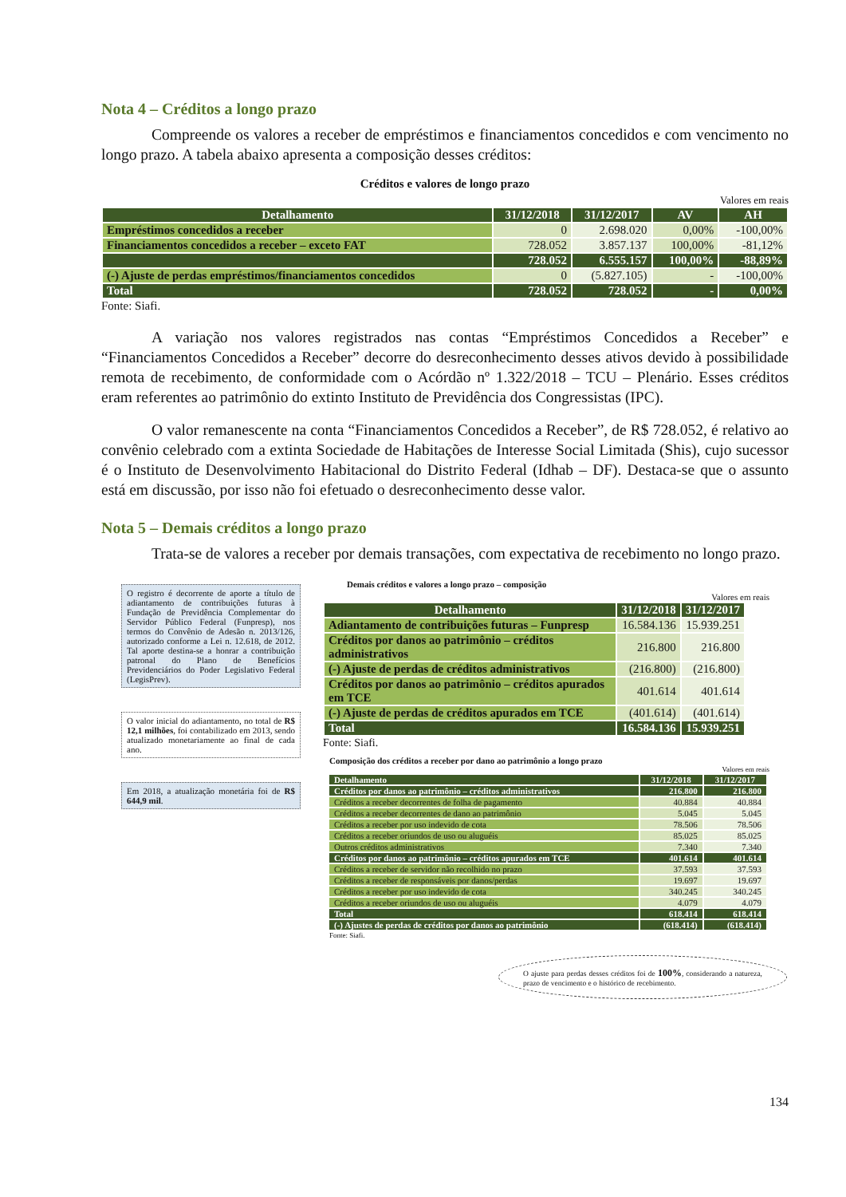Nota 4 – Créditos a longo prazo
Compreende os valores a receber de empréstimos e financiamentos concedidos e com vencimento no longo prazo. A tabela abaixo apresenta a composição desses créditos:
Créditos e valores de longo prazo
Valores em reais
| Detalhamento | 31/12/2018 | 31/12/2017 | AV | AH |
| --- | --- | --- | --- | --- |
| Empréstimos concedidos a receber | 0 | 2.698.020 | 0,00% | -100,00% |
| Financiamentos concedidos a receber – exceto FAT | 728.052 | 3.857.137 | 100,00% | -81,12% |
| | 728.052 | 6.555.157 | 100,00% | -88,89% |
| (-) Ajuste de perdas empréstimos/financiamentos concedidos | 0 | (5.827.105) | - | -100,00% |
| Total | 728.052 | 728.052 | - | 0,00% |
Fonte: Siafi.
A variação nos valores registrados nas contas “Empréstimos Concedidos a Receber” e “Financiamentos Concedidos a Receber” decorre do desreconhecimento desses ativos devido à possibilidade remota de recebimento, de conformidade com o Acórdão nº 1.322/2018 – TCU – Plenário. Esses créditos eram referentes ao patrimônio do extinto Instituto de Previdência dos Congressistas (IPC).
O valor remanescente na conta “Financiamentos Concedidos a Receber”, de R$ 728.052, é relativo ao convênio celebrado com a extinta Sociedade de Habitações de Interesse Social Limitada (Shis), cujo sucessor é o Instituto de Desenvolvimento Habitacional do Distrito Federal (Idhab – DF). Destaca-se que o assunto está em discussão, por isso não foi efetuado o desreconhecimento desse valor.
Nota 5 – Demais créditos a longo prazo
Trata-se de valores a receber por demais transações, com expectativa de recebimento no longo prazo.
O registro é decorrente de aporte a título de adiantamento de contribuições futuras à Fundação de Previdência Complementar do Servidor Público Federal (Funpresp), nos termos do Convênio de Adesão n. 2013/126, autorizado conforme a Lei n. 12.618, de 2012. Tal aporte destina-se a honrar a contribuição patronal do Plano de Benefícios Previdenciários do Poder Legislativo Federal (LegisPrev).
O valor inicial do adiantamento, no total de R$ 12,1 milhões, foi contabilizado em 2013, sendo atualizado monetariamente ao final de cada ano.
Em 2018, a atualização monetária foi de R$ 644,9 mil.
Demais créditos e valores a longo prazo – composição
Valores em reais
| Detalhamento | 31/12/2018 | 31/12/2017 |
| --- | --- | --- |
| Adiantamento de contribuições futuras – Funpresp | 16.584.136 | 15.939.251 |
| Créditos por danos ao patrimônio – créditos administrativos | 216.800 | 216.800 |
| (-) Ajuste de perdas de créditos administrativos | (216.800) | (216.800) |
| Créditos por danos ao patrimônio – créditos apurados em TCE | 401.614 | 401.614 |
| (-) Ajuste de perdas de créditos apurados em TCE | (401.614) | (401.614) |
| Total | 16.584.136 | 15.939.251 |
Fonte: Siafi.
Composição dos créditos a receber por dano ao patrimônio a longo prazo
Valores em reais
| Detalhamento | 31/12/2018 | 31/12/2017 |
| --- | --- | --- |
| Créditos por danos ao patrimônio – créditos administrativos | 216.800 | 216.800 |
| Créditos a receber decorrentes de folha de pagamento | 40.884 | 40.884 |
| Créditos a receber decorrentes de dano ao patrimônio | 5.045 | 5.045 |
| Créditos a receber por uso indevido de cota | 78.506 | 78.506 |
| Créditos a receber oriundos de uso ou aluguéis | 85.025 | 85.025 |
| Outros créditos administrativos | 7.340 | 7.340 |
| Créditos por danos ao patrimônio – créditos apurados em TCE | 401.614 | 401.614 |
| Créditos a receber de servidor não recolhido no prazo | 37.593 | 37.593 |
| Créditos a receber de responsáveis por danos/perdas | 19.697 | 19.697 |
| Créditos a receber por uso indevido de cota | 340.245 | 340.245 |
| Créditos a receber oriundos de uso ou aluguéis | 4.079 | 4.079 |
| Total | 618.414 | 618.414 |
| (-) Ajustes de perdas de créditos por danos ao patrimônio | (618.414) | (618.414) |
Fonte: Siafi.
O ajuste para perdas desses créditos foi de 100%, considerando a natureza, prazo de vencimento e o histórico de recebimento.
134